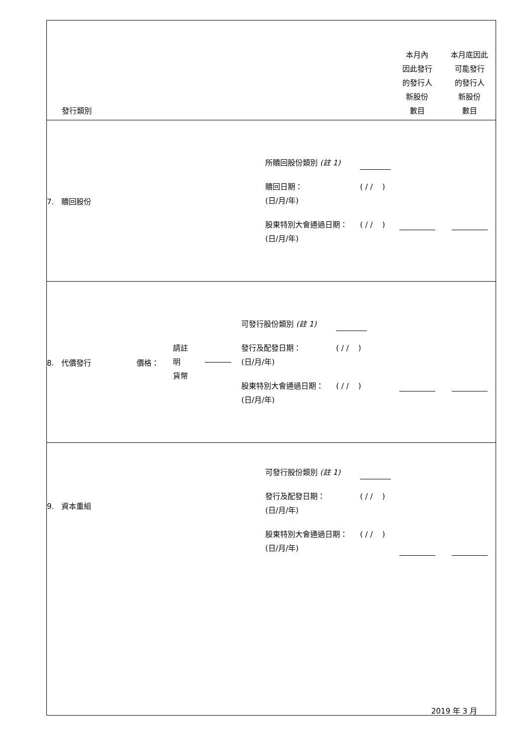| 發行類別 | | 本月內 因此發行 的發行人 新股份 數目 | 本月底因此 可能發行 的發行人 新股份 數目 |
| 7. 贖回股份 | 所贖回股份類別 (註 1) 贖回日期： (日/月/年) ( / / ) 股東特別大會通過日期： (日/月/年) ( / / ) | | |
| 8. 代價發行 價格： 請註明 貨幣 | 可發行股份類別 (註 1) 發行及配發日期： (日/月/年) ( / / ) 股東特別大會通過日期： (日/月/年) ( / / ) | | |
| 9. 資本重組 | 可發行股份類別 (註 1) 發行及配發日期： (日/月/年) ( / / ) 股東特別大會通過日期： (日/月/年) ( / / ) | | |
2019 年 3 月